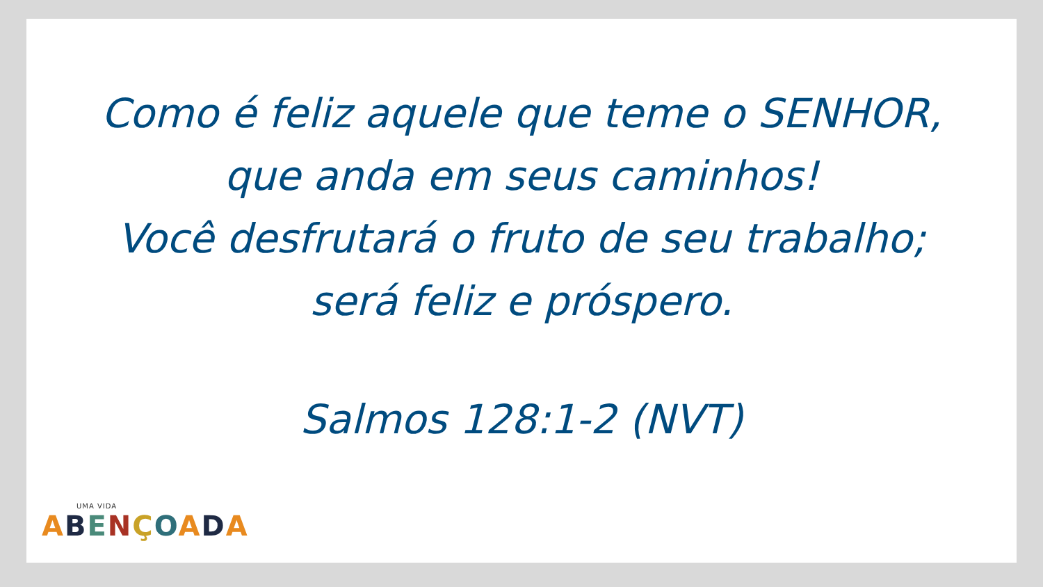Como é feliz aquele que teme o SENHOR,
que anda em seus caminhos!
Você desfrutará o fruto de seu trabalho;
será feliz e próspero.
Salmos 128:1-2 (NVT)
UMA VIDA
ABENÇOADA